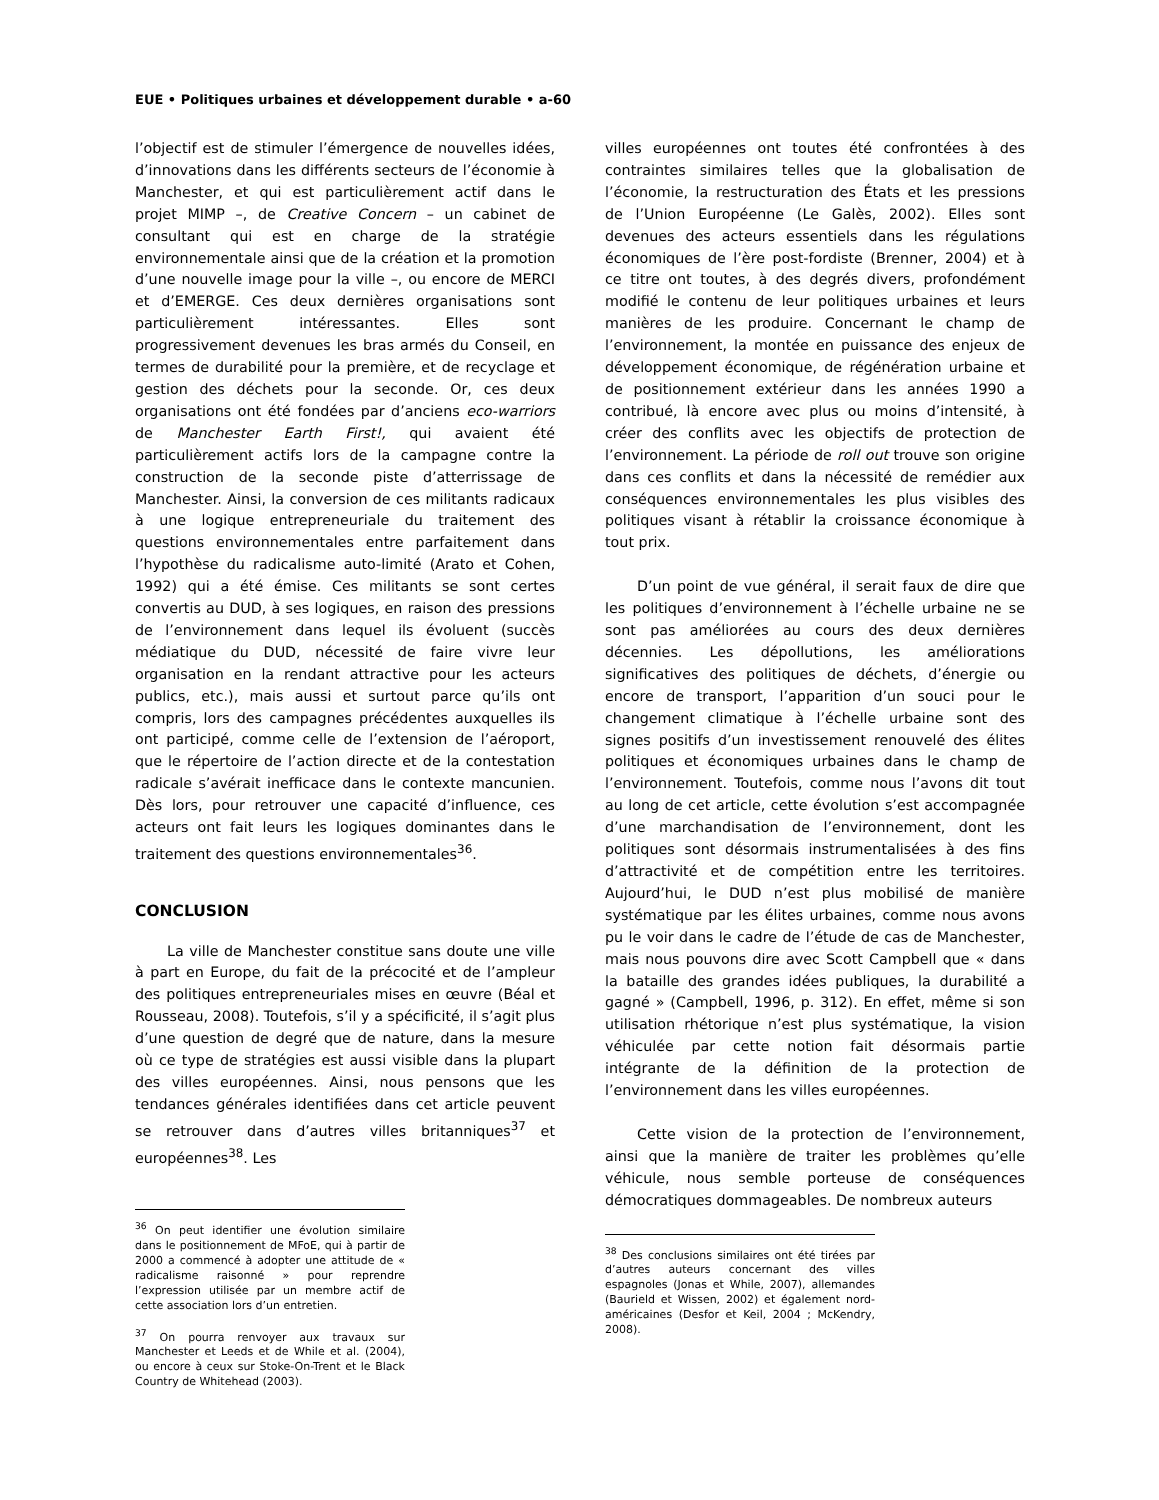EUE • Politiques urbaines et développement durable • a-60
l’objectif est de stimuler l’émergence de nouvelles idées, d’innovations dans les différents secteurs de l’économie à Manchester, et qui est particulièrement actif dans le projet MIMP –, de Creative Concern – un cabinet de consultant qui est en charge de la stratégie environnementale ainsi que de la création et la promotion d’une nouvelle image pour la ville –, ou encore de MERCI et d’EMERGE. Ces deux dernières organisations sont particulièrement intéressantes. Elles sont progressivement devenues les bras armés du Conseil, en termes de durabilité pour la première, et de recyclage et gestion des déchets pour la seconde. Or, ces deux organisations ont été fondées par d’anciens eco-warriors de Manchester Earth First!, qui avaient été particulièrement actifs lors de la campagne contre la construction de la seconde piste d’atterrissage de Manchester. Ainsi, la conversion de ces militants radicaux à une logique entrepreneuriale du traitement des questions environnementales entre parfaitement dans l’hypothèse du radicalisme auto-limité (Arato et Cohen, 1992) qui a été émise. Ces militants se sont certes convertis au DUD, à ses logiques, en raison des pressions de l’environnement dans lequel ils évoluent (succès médiatique du DUD, nécessité de faire vivre leur organisation en la rendant attractive pour les acteurs publics, etc.), mais aussi et surtout parce qu’ils ont compris, lors des campagnes précédentes auxquelles ils ont participé, comme celle de l’extension de l’aéroport, que le répertoire de l’action directe et de la contestation radicale s’avérait inefficace dans le contexte mancunien. Dès lors, pour retrouver une capacité d’influence, ces acteurs ont fait leurs les logiques dominantes dans le traitement des questions environnementales<sup>36</sup>.
CONCLUSION
La ville de Manchester constitue sans doute une ville à part en Europe, du fait de la précocité et de l’ampleur des politiques entrepreneuriales mises en œuvre (Béal et Rousseau, 2008). Toutefois, s’il y a spécificité, il s’agit plus d’une question de degré que de nature, dans la mesure où ce type de stratégies est aussi visible dans la plupart des villes européennes. Ainsi, nous pensons que les tendances générales identifiées dans cet article peuvent se retrouver dans d’autres villes britanniques<sup>37</sup> et européennes<sup>38</sup>. Les
<sup>36</sup> On peut identifier une évolution similaire dans le positionnement de MFoE, qui à partir de 2000 a commencé à adopter une attitude de « radicalisme raisonné » pour reprendre l’expression utilisée par un membre actif de cette association lors d’un entretien.
<sup>37</sup> On pourra renvoyer aux travaux sur Manchester et Leeds et de While et al. (2004), ou encore à ceux sur Stoke-On-Trent et le Black Country de Whitehead (2003).
villes européennes ont toutes été confrontées à des contraintes similaires telles que la globalisation de l’économie, la restructuration des États et les pressions de l’Union Européenne (Le Galès, 2002). Elles sont devenues des acteurs essentiels dans les régulations économiques de l’ère post-fordiste (Brenner, 2004) et à ce titre ont toutes, à des degrés divers, profondément modifié le contenu de leur politiques urbaines et leurs manières de les produire. Concernant le champ de l’environnement, la montée en puissance des enjeux de développement économique, de régénération urbaine et de positionnement extérieur dans les années 1990 a contribué, là encore avec plus ou moins d’intensité, à créer des conflits avec les objectifs de protection de l’environnement. La période de roll out trouve son origine dans ces conflits et dans la nécessité de remédier aux conséquences environnementales les plus visibles des politiques visant à rétablir la croissance économique à tout prix.
D’un point de vue général, il serait faux de dire que les politiques d’environnement à l’échelle urbaine ne se sont pas améliorées au cours des deux dernières décennies. Les dépollutions, les améliorations significatives des politiques de déchets, d’énergie ou encore de transport, l’apparition d’un souci pour le changement climatique à l’échelle urbaine sont des signes positifs d’un investissement renouvelé des élites politiques et économiques urbaines dans le champ de l’environnement. Toutefois, comme nous l’avons dit tout au long de cet article, cette évolution s’est accompagnée d’une marchandisation de l’environnement, dont les politiques sont désormais instrumentalisées à des fins d’attractivité et de compétition entre les territoires. Aujourd’hui, le DUD n’est plus mobilisé de manière systématique par les élites urbaines, comme nous avons pu le voir dans le cadre de l’étude de cas de Manchester, mais nous pouvons dire avec Scott Campbell que « dans la bataille des grandes idées publiques, la durabilité a gagné » (Campbell, 1996, p. 312). En effet, même si son utilisation rhétorique n’est plus systématique, la vision véhiculée par cette notion fait désormais partie intégrante de la définition de la protection de l’environnement dans les villes européennes.
Cette vision de la protection de l’environnement, ainsi que la manière de traiter les problèmes qu’elle véhicule, nous semble porteuse de conséquences démocratiques dommageables. De nombreux auteurs
<sup>38</sup> Des conclusions similaires ont été tirées par d’autres auteurs concernant des villes espagnoles (Jonas et While, 2007), allemandes (Baurield et Wissen, 2002) et également nord-américaines (Desfor et Keil, 2004 ; McKendry, 2008).